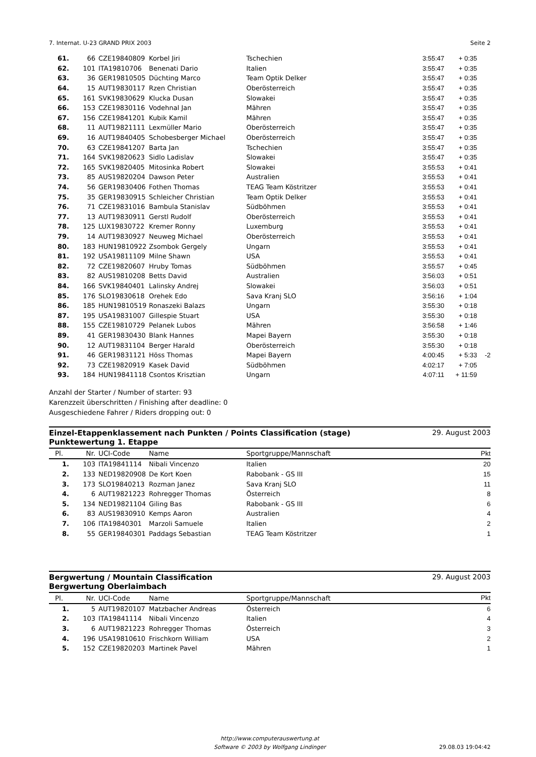7. Internat. U-23 GRAND PRIX 2003 Seite 2
| 61. | 66 | CZE19840809 | Korbel Jiri | Tschechien | 3:55:47 | + 0:35 | |
| 62. | 101 | ITA19810706 | Benenati Dario | Italien | 3:55:47 | + 0:35 | |
| 63. | 36 | GER19810505 | Düchting Marco | Team Optik Delker | 3:55:47 | + 0:35 | |
| 64. | 15 | AUT19830117 | Rzen Christian | Oberösterreich | 3:55:47 | + 0:35 | |
| 65. | 161 | SVK19830629 | Klucka Dusan | Slowakei | 3:55:47 | + 0:35 | |
| 66. | 153 | CZE19830116 | Vodehnal Jan | Mähren | 3:55:47 | + 0:35 | |
| 67. | 156 | CZE19841201 | Kubik Kamil | Mähren | 3:55:47 | + 0:35 | |
| 68. | 11 | AUT19821111 | Lexmüller Mario | Oberösterreich | 3:55:47 | + 0:35 | |
| 69. | 16 | AUT19840405 | Schobesberger Michael | Oberösterreich | 3:55:47 | + 0:35 | |
| 70. | 63 | CZE19841207 | Barta Jan | Tschechien | 3:55:47 | + 0:35 | |
| 71. | 164 | SVK19820623 | Sidlo Ladislav | Slowakei | 3:55:47 | + 0:35 | |
| 72. | 165 | SVK19820405 | Mitosinka Robert | Slowakei | 3:55:53 | + 0:41 | |
| 73. | 85 | AUS19820204 | Dawson Peter | Australien | 3:55:53 | + 0:41 | |
| 74. | 56 | GER19830406 | Fothen Thomas | TEAG Team Köstritzer | 3:55:53 | + 0:41 | |
| 75. | 35 | GER19830915 | Schleicher Christian | Team Optik Delker | 3:55:53 | + 0:41 | |
| 76. | 71 | CZE19831016 | Bambula Stanislav | Südböhmen | 3:55:53 | + 0:41 | |
| 77. | 13 | AUT19830911 | Gerstl Rudolf | Oberösterreich | 3:55:53 | + 0:41 | |
| 78. | 125 | LUX19830722 | Kremer Ronny | Luxemburg | 3:55:53 | + 0:41 | |
| 79. | 14 | AUT19830927 | Neuweg Michael | Oberösterreich | 3:55:53 | + 0:41 | |
| 80. | 183 | HUN19810922 | Zsombok Gergely | Ungarn | 3:55:53 | + 0:41 | |
| 81. | 192 | USA19811109 | Milne Shawn | USA | 3:55:53 | + 0:41 | |
| 82. | 72 | CZE19820607 | Hruby Tomas | Südböhmen | 3:55:57 | + 0:45 | |
| 83. | 82 | AUS19810208 | Betts David | Australien | 3:56:03 | + 0:51 | |
| 84. | 166 | SVK19840401 | Lalinsky Andrej | Slowakei | 3:56:03 | + 0:51 | |
| 85. | 176 | SLO19830618 | Orehek Edo | Sava Kranj SLO | 3:56:16 | + 1:04 | |
| 86. | 185 | HUN19810519 | Ronaszeki Balazs | Ungarn | 3:55:30 | + 0:18 | |
| 87. | 195 | USA19831007 | Gillespie Stuart | USA | 3:55:30 | + 0:18 | |
| 88. | 155 | CZE19810729 | Pelanek Lubos | Mähren | 3:56:58 | + 1:46 | |
| 89. | 41 | GER19830430 | Blank Hannes | Mapei Bayern | 3:55:30 | + 0:18 | |
| 90. | 12 | AUT19831104 | Berger Harald | Oberösterreich | 3:55:30 | + 0:18 | |
| 91. | 46 | GER19831121 | Höss Thomas | Mapei Bayern | 4:00:45 | + 5:33 | -2 |
| 92. | 73 | CZE19820919 | Kasek David | Südböhmen | 4:02:17 | + 7:05 | |
| 93. | 184 | HUN19841118 | Csontos Krisztian | Ungarn | 4:07:11 | + 11:59 | |
Anzahl der Starter / Number of starter: 93
Karenzzeit überschritten / Finishing after deadline: 0
Ausgeschiedene Fahrer / Riders dropping out: 0
Einzel-Etappenklassement nach Punkten / Points Classification (stage)
Punktewertung 1. Etappe 29. August 2003
| Pl. | Nr. | UCI-Code | Name | Sportgruppe/Mannschaft | Pkt |
| --- | --- | --- | --- | --- | --- |
| 1. | 103 | ITA19841114 | Nibali Vincenzo | Italien | 20 |
| 2. | 133 | NED19820908 | De Kort Koen | Rabobank - GS III | 15 |
| 3. | 173 | SLO19840213 | Rozman Janez | Sava Kranj SLO | 11 |
| 4. | 6 | AUT19821223 | Rohregger Thomas | Österreich | 8 |
| 5. | 134 | NED19821104 | Giling Bas | Rabobank - GS III | 6 |
| 6. | 83 | AUS19830910 | Kemps Aaron | Australien | 4 |
| 7. | 106 | ITA19840301 | Marzoli Samuele | Italien | 2 |
| 8. | 55 | GER19840301 | Paddags Sebastian | TEAG Team Köstritzer | 1 |
Bergwertung / Mountain Classification
Bergwertung Oberlaimbach 29. August 2003
| Pl. | Nr. | UCI-Code | Name | Sportgruppe/Mannschaft | Pkt |
| --- | --- | --- | --- | --- | --- |
| 1. | 5 | AUT19820107 | Matzbacher Andreas | Österreich | 6 |
| 2. | 103 | ITA19841114 | Nibali Vincenzo | Italien | 4 |
| 3. | 6 | AUT19821223 | Rohregger Thomas | Österreich | 3 |
| 4. | 196 | USA19810610 | Frischkorn William | USA | 2 |
| 5. | 152 | CZE19820203 | Martinek Pavel | Mähren | 1 |
http://www.computerauswertung.at
Software © 2003 by Wolfgang Lindinger
29.08.03 19:04:42